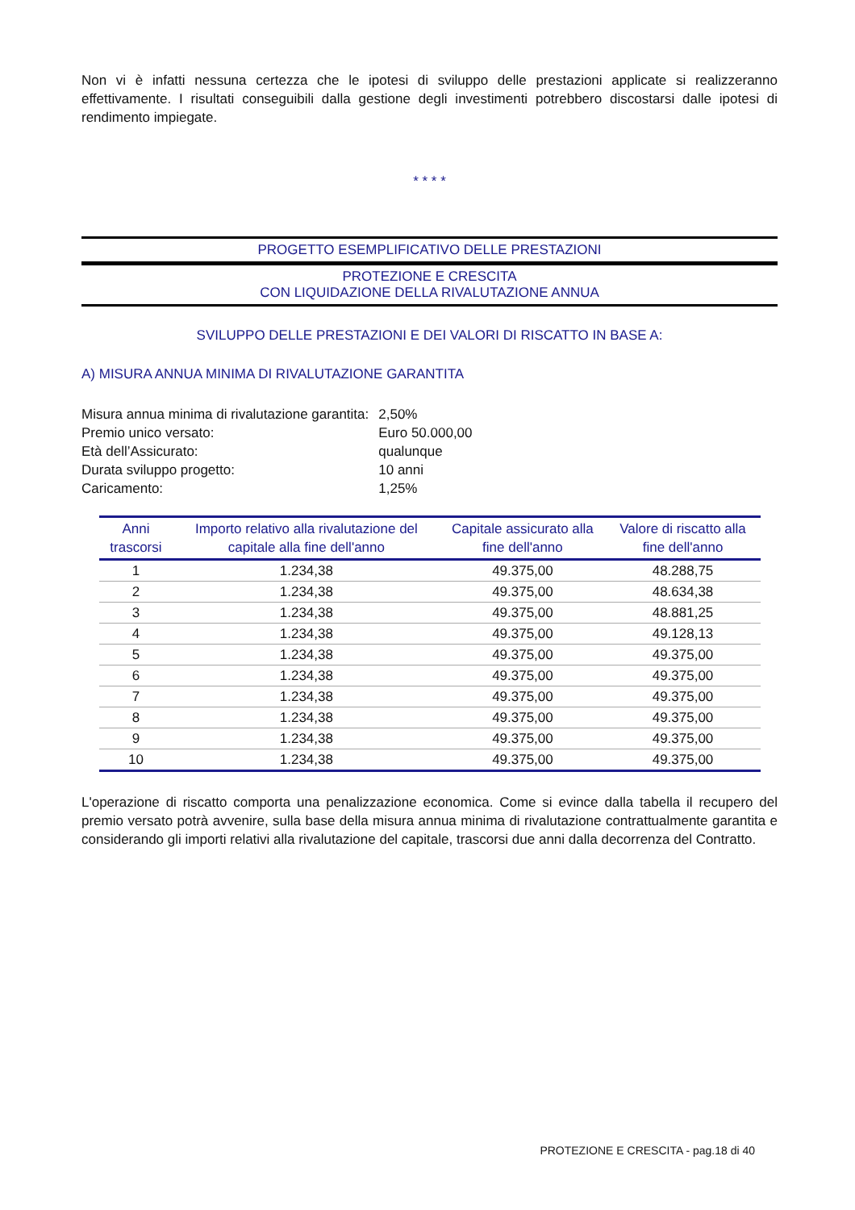Non vi è infatti nessuna certezza che le ipotesi di sviluppo delle prestazioni applicate si realizzeranno effettivamente. I risultati conseguibili dalla gestione degli investimenti potrebbero discostarsi dalle ipotesi di rendimento impiegate.
* * * *
PROGETTO ESEMPLIFICATIVO DELLE PRESTAZIONI
PROTEZIONE E CRESCITA
CON LIQUIDAZIONE DELLA RIVALUTAZIONE ANNUA
SVILUPPO DELLE PRESTAZIONI E DEI VALORI DI RISCATTO IN BASE A:
A) MISURA ANNUA MINIMA DI RIVALUTAZIONE GARANTITA
| Misura annua minima di rivalutazione garantita: | 2,50% |
| Premio unico versato: | Euro 50.000,00 |
| Età dell’Assicurato: | qualunque |
| Durata sviluppo progetto: | 10 anni |
| Caricamento: | 1,25% |
| Anni trascorsi | Importo relativo alla rivalutazione del capitale alla fine dell'anno | Capitale assicurato alla fine dell'anno | Valore di riscatto alla fine dell'anno |
| --- | --- | --- | --- |
| 1 | 1.234,38 | 49.375,00 | 48.288,75 |
| 2 | 1.234,38 | 49.375,00 | 48.634,38 |
| 3 | 1.234,38 | 49.375,00 | 48.881,25 |
| 4 | 1.234,38 | 49.375,00 | 49.128,13 |
| 5 | 1.234,38 | 49.375,00 | 49.375,00 |
| 6 | 1.234,38 | 49.375,00 | 49.375,00 |
| 7 | 1.234,38 | 49.375,00 | 49.375,00 |
| 8 | 1.234,38 | 49.375,00 | 49.375,00 |
| 9 | 1.234,38 | 49.375,00 | 49.375,00 |
| 10 | 1.234,38 | 49.375,00 | 49.375,00 |
L'operazione di riscatto comporta una penalizzazione economica. Come si evince dalla tabella il recupero del premio versato potrà avvenire, sulla base della misura annua minima di rivalutazione contrattualmente garantita e considerando gli importi relativi alla rivalutazione del capitale, trascorsi due anni dalla decorrenza del Contratto.
PROTEZIONE E CRESCITA - pag.18 di 40